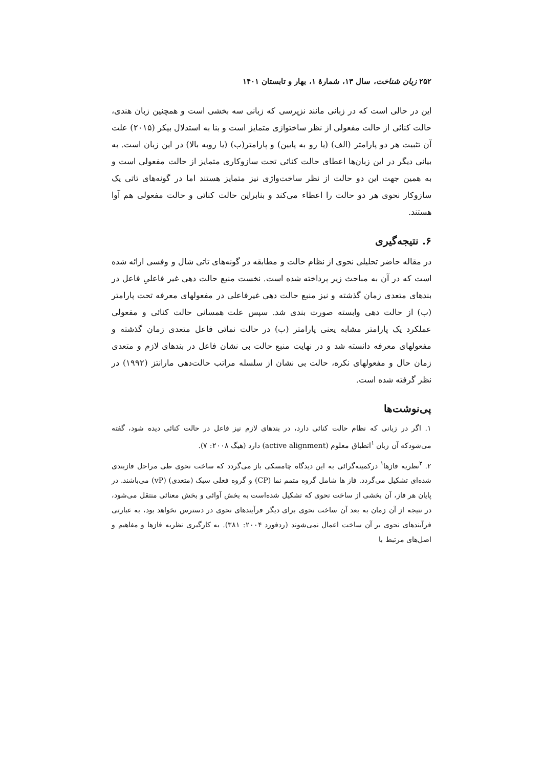۲۵۲ زبان شناخت، سال ۱۳، شمارهٔ ۱، بهار و تابستان ۱۴۰۱
این در حالی است که در زبانی مانند نزپرسی که زبانی سه بخشی است و همچنین زبان هندی، حالت کنائی از حالت مفعولی از نظر ساختواژی متمایز است و بنا به استدلال بیکر (۲۰۱۵) علت آن تثبیت هر دو پارامتر (الف) (یا رو به پایین) و پارامتر(ب) (یا روبه بالا) در این زبان است. به بیانی دیگر در این زبان‌ها اعطای حالت کنائی تحت سازوکاری متمایز از حالت مفعولی است و به همین جهت این دو حالت از نظر ساخت‌واژی نیز متمایز هستند اما در گونه‌های تاتی یک سازوکار نحوی هر دو حالت را اعطاء می‌کند و بنابراین حالت کنائی و حالت مفعولی هم آوا هستند.
۶. نتیجه‌گیری
در مقاله حاضر تحلیلی نحوی از نظام حالت و مطابقه در گونه‌های تاتی شال و وفسی ارائه شده است که در آن به مباحث زیر پرداخته شده است. نخست منبع حالت دهی غیر فاعلیِ فاعل در بندهای متعدی زمان گذشته و نیز منبع حالت دهی غیرفاعلی در مفعولهای معرفه تحت پارامتر (ب) از حالت دهی وابسته صورت بندی شد. سپس علت همسانی حالت کنائی و مفعولی عملکرد یک پارامتر مشابه یعنی پارامتر (ب) در حالت نمائی فاعل متعدی زمان گذشته و مفعولهای معرفه دانسته شد و در نهایت منبع حالت بی نشان فاعل در بندهای لازم و متعدی زمان حال و مفعولهای نکره، حالت بی نشان از سلسله مراتب حالت‌دهی مارانتز (۱۹۹۲) در نظر گرفته شده است.
پی‌نوشت‌ها
۱. اگر در زبانی که نظام حالت کنائی دارد، در بندهای لازم نیز فاعل در حالت کنائی دیده شود، گفته می‌شودکه آن زبان <sup>۱</sup>انطباق معلوم (active alignment) دارد (هیگ ۲۰۰۸: ۷).
۲. <sup>۲</sup>نظریه فازها<sup>۱</sup> درکمینه‌گرائی به این دیدگاه چامسکی باز می‌گردد که ساخت نحوی طی مراحل فازبندی شده‌ای تشکیل می‌گردد. فاز ها شامل گروه متمم نما (CP) و گروه فعلی سبک (متعدی) (vP) می‌باشند. در پایان هر فاز، آن بخشی از ساخت نحوی که تشکیل شده‌است به بخش آوائی و بخش معنائی منتقل می‌شود، در نتیجه از آن زمان به بعد آن ساخت نحوی برای دیگر فرآیندهای نحوی در دسترس نخواهد بود، به عبارتی فرآیندهای نحوی بر آن ساخت اعمال نمی‌شوند (ردفورد ۲۰۰۴: ۳۸۱). به کارگیری نظریه فازها و مفاهیم و اصل‌های مرتبط با